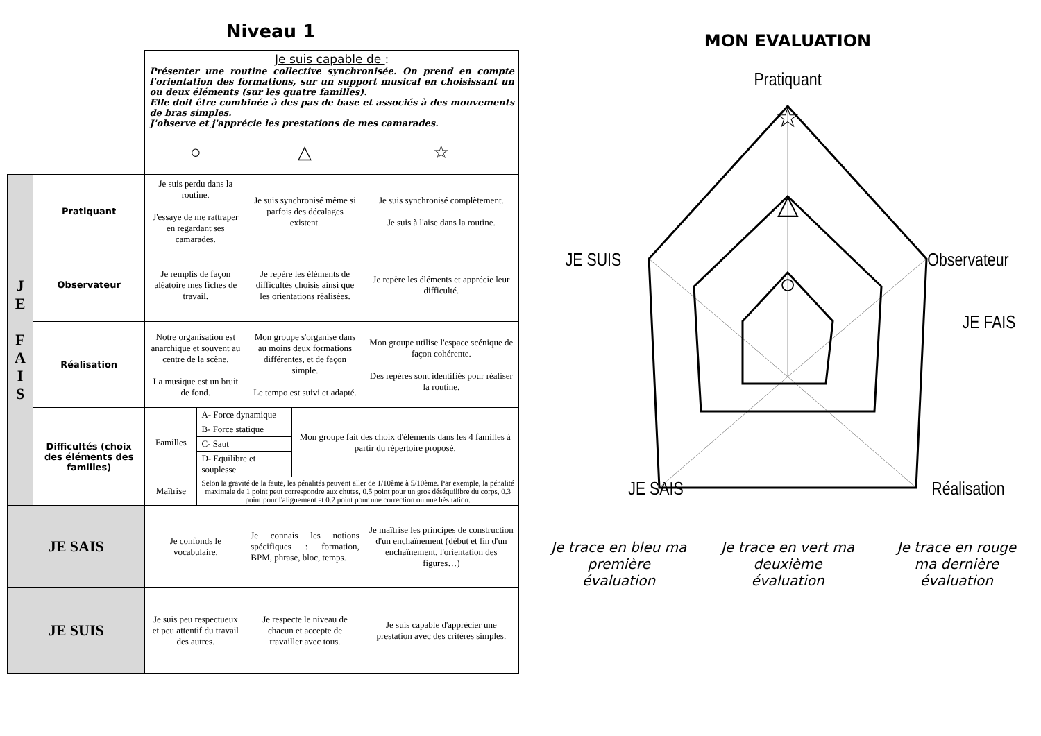Niveau 1
| | | Je suis capable de : Présenter une routine collective synchronisée. On prend en compte l'orientation des formations, sur un support musical en choisissant un ou deux éléments (sur les quatre familles). Elle doit être combinée à des pas de base et associés à des mouvements de bras simples. J'observe et j'apprécie les prestations de mes camarades. | | |
| | | ○ | △ | ☆ |
| J E F A I S | Pratiquant | Je suis perdu dans la routine. J'essaye de me rattraper en regardant ses camarades. | Je suis synchronisé même si parfois des décalages existent. | Je suis synchronisé complètement. Je suis à l'aise dans la routine. |
| | Observateur | Je remplis de façon aléatoire mes fiches de travail. | Je repère les éléments de difficultés choisis ainsi que les orientations réalisées. | Je repère les éléments et apprécie leur difficulté. |
| | Réalisation | Notre organisation est anarchique et souvent au centre de la scène. La musique est un bruit de fond. | Mon groupe s'organise dans au moins deux formations différentes, et de façon simple. Le tempo est suivi et adapté. | Mon groupe utilise l'espace scénique de façon cohérente. Des repères sont identifiés pour réaliser la routine. |
| | Difficultés (choix des éléments des familles) | / Familles / A- Force dynamique / Mon groupe fait des choix d'éléments dans les 4 familles à partir du répertoire proposé. / / / B- Force statique / / / / C- Saut / / / / D- Equilibre et souplesse / / / Maîtrise / Selon la gravité de la faute, les pénalités peuvent aller de 1/10ème à 5/10ème. Par exemple, la pénalité maximale de 1 point peut correspondre aux chutes, 0.5 point pour un gros déséquilibre du corps, 0.3 point pour l'alignement et 0.2 point pour une correction ou une hésitation. / / | | |
| JE SAIS | | Je confonds le vocabulaire. | Je connais les notions spécifiques : formation, BPM, phrase, bloc, temps. | Je maîtrise les principes de construction d'un enchaînement (début et fin d'un enchaînement, l'orientation des figures…) |
| JE SUIS | | Je suis peu respectueux et peu attentif du travail des autres. | Je respecte le niveau de chacun et accepte de travailler avec tous. | Je suis capable d'apprécier une prestation avec des critères simples. |
MON EVALUATION
Pratiquant
JE SUIS
Observateur
JE FAIS
JE SAIS
Réalisation
☆
△
○
Je trace en bleu ma première évaluation
Je trace en vert ma deuxième évaluation
Je trace en rouge ma dernière évaluation